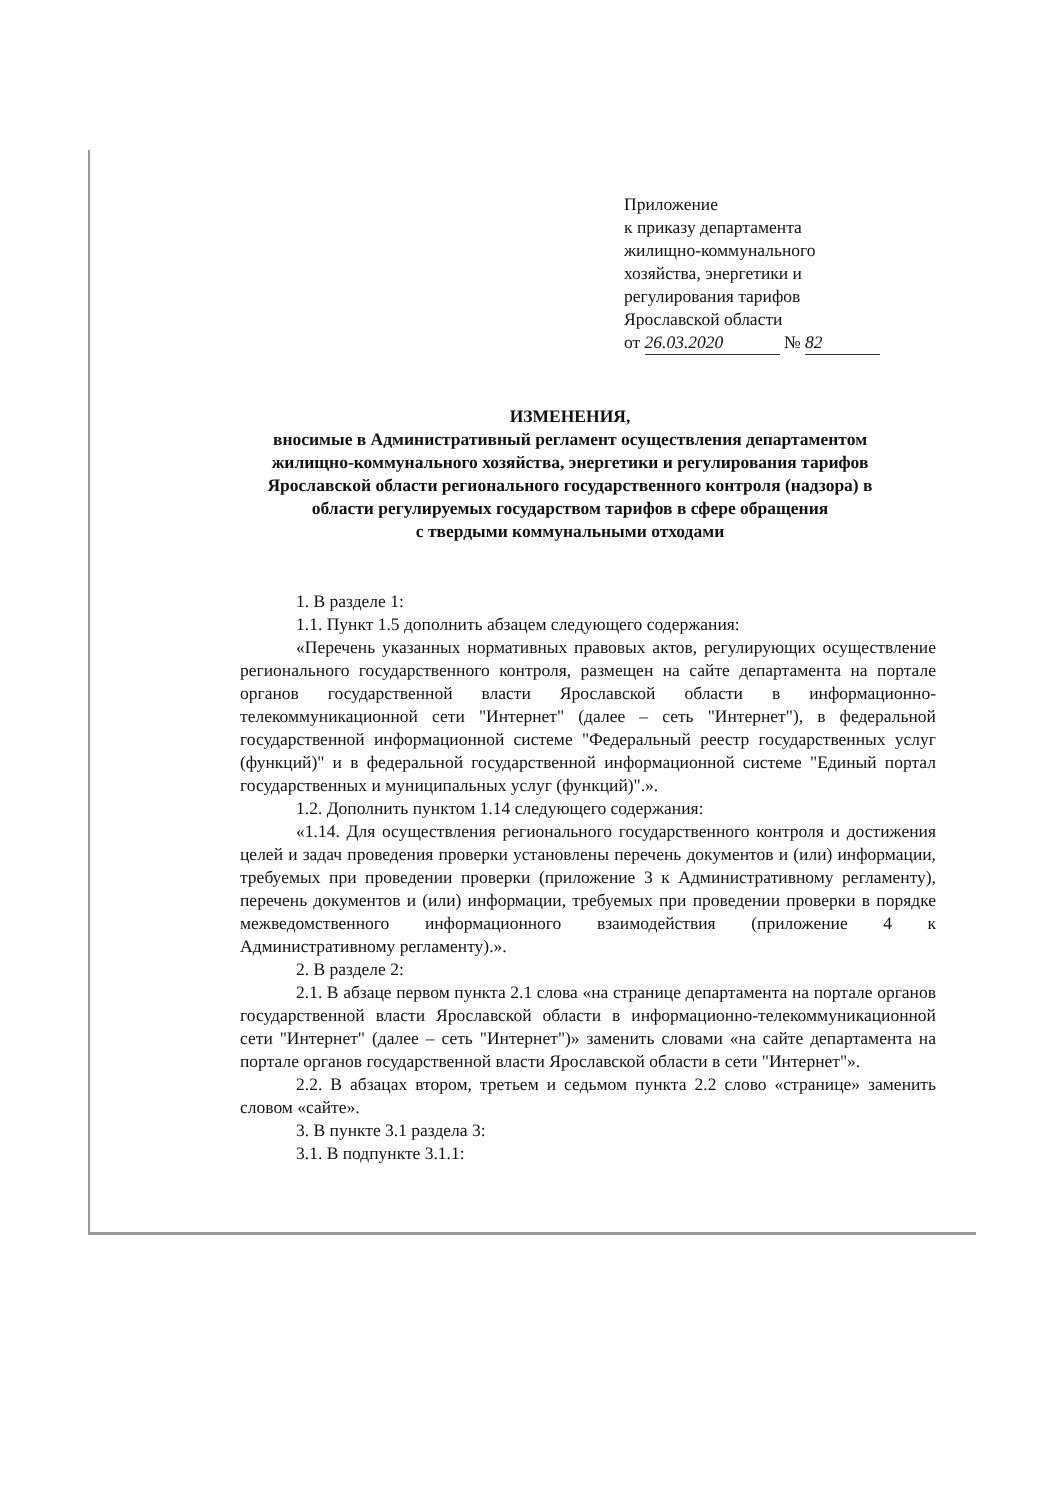Приложение
к приказу департамента
жилищно-коммунального
хозяйства, энергетики и
регулирования тарифов
Ярославской области
от 26.03.2020 № 82
ИЗМЕНЕНИЯ,
вносимые в Административный регламент осуществления департаментом жилищно-коммунального хозяйства, энергетики и регулирования тарифов Ярославской области регионального государственного контроля (надзора) в области регулируемых государством тарифов в сфере обращения
с твердыми коммунальными отходами
1. В разделе 1:
1.1. Пункт 1.5 дополнить абзацем следующего содержания:
«Перечень указанных нормативных правовых актов, регулирующих осуществление регионального государственного контроля, размещен на сайте департамента на портале органов государственной власти Ярославской области в информационно-телекоммуникационной сети "Интернет" (далее – сеть "Интернет"), в федеральной государственной информационной системе "Федеральный реестр государственных услуг (функций)" и в федеральной государственной информационной системе "Единый портал государственных и муниципальных услуг (функций)".».
1.2. Дополнить пунктом 1.14 следующего содержания:
«1.14. Для осуществления регионального государственного контроля и достижения целей и задач проведения проверки установлены перечень документов и (или) информации, требуемых при проведении проверки (приложение 3 к Административному регламенту), перечень документов и (или) информации, требуемых при проведении проверки в порядке межведомственного информационного взаимодействия (приложение 4 к Административному регламенту).».
2. В разделе 2:
2.1. В абзаце первом пункта 2.1 слова «на странице департамента на портале органов государственной власти Ярославской области в информационно-телекоммуникационной сети "Интернет" (далее – сеть "Интернет")» заменить словами «на сайте департамента на портале органов государственной власти Ярославской области в сети "Интернет"».
2.2. В абзацах втором, третьем и седьмом пункта 2.2 слово «странице» заменить словом «сайте».
3. В пункте 3.1 раздела 3:
3.1. В подпункте 3.1.1: